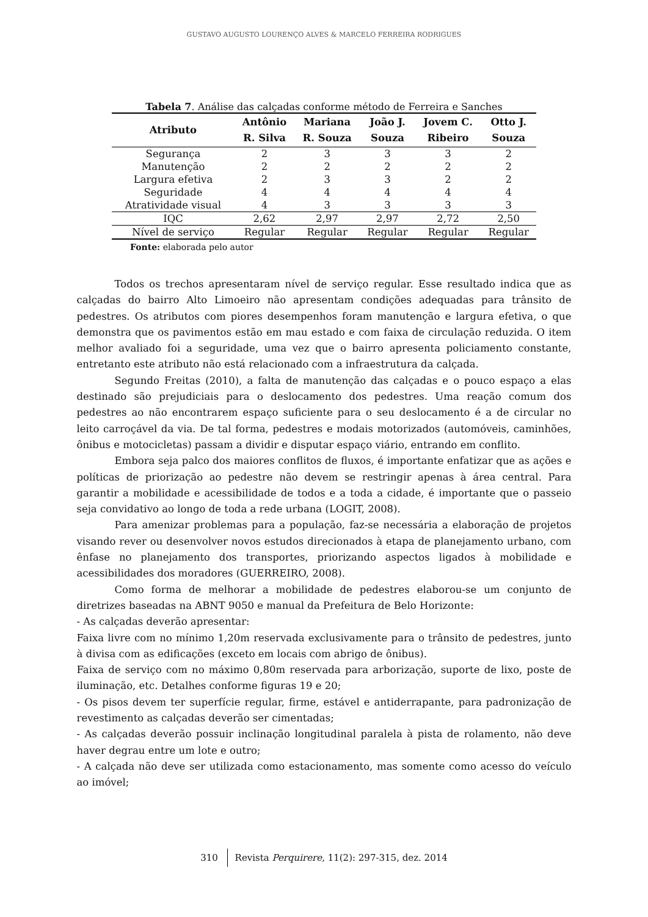GUSTAVO AUGUSTO LOURENÇO ALVES & MARCELO FERREIRA RODRIGUES
Tabela 7. Análise das calçadas conforme método de Ferreira e Sanches
| Atributo | Antônio R. Silva | Mariana R. Souza | João J. Souza | Jovem C. Ribeiro | Otto J. Souza |
| --- | --- | --- | --- | --- | --- |
| Segurança | 2 | 3 | 3 | 3 | 2 |
| Manutenção | 2 | 2 | 2 | 2 | 2 |
| Largura efetiva | 2 | 3 | 3 | 2 | 2 |
| Seguridade | 4 | 4 | 4 | 4 | 4 |
| Atratividade visual | 4 | 3 | 3 | 3 | 3 |
| IQC | 2,62 | 2,97 | 2,97 | 2,72 | 2,50 |
| Nível de serviço | Regular | Regular | Regular | Regular | Regular |
Fonte: elaborada pelo autor
Todos os trechos apresentaram nível de serviço regular. Esse resultado indica que as calçadas do bairro Alto Limoeiro não apresentam condições adequadas para trânsito de pedestres. Os atributos com piores desempenhos foram manutenção e largura efetiva, o que demonstra que os pavimentos estão em mau estado e com faixa de circulação reduzida. O item melhor avaliado foi a seguridade, uma vez que o bairro apresenta policiamento constante, entretanto este atributo não está relacionado com a infraestrutura da calçada.
Segundo Freitas (2010), a falta de manutenção das calçadas e o pouco espaço a elas destinado são prejudiciais para o deslocamento dos pedestres. Uma reação comum dos pedestres ao não encontrarem espaço suficiente para o seu deslocamento é a de circular no leito carroçável da via. De tal forma, pedestres e modais motorizados (automóveis, caminhões, ônibus e motocicletas) passam a dividir e disputar espaço viário, entrando em conflito.
Embora seja palco dos maiores conflitos de fluxos, é importante enfatizar que as ações e políticas de priorização ao pedestre não devem se restringir apenas à área central. Para garantir a mobilidade e acessibilidade de todos e a toda a cidade, é importante que o passeio seja convidativo ao longo de toda a rede urbana (LOGIT, 2008).
Para amenizar problemas para a população, faz-se necessária a elaboração de projetos visando rever ou desenvolver novos estudos direcionados à etapa de planejamento urbano, com ênfase no planejamento dos transportes, priorizando aspectos ligados à mobilidade e acessibilidades dos moradores (GUERREIRO, 2008).
Como forma de melhorar a mobilidade de pedestres elaborou-se um conjunto de diretrizes baseadas na ABNT 9050 e manual da Prefeitura de Belo Horizonte:
- As calçadas deverão apresentar:
Faixa livre com no mínimo 1,20m reservada exclusivamente para o trânsito de pedestres, junto à divisa com as edificações (exceto em locais com abrigo de ônibus).
Faixa de serviço com no máximo 0,80m reservada para arborização, suporte de lixo, poste de iluminação, etc. Detalhes conforme figuras 19 e 20;
- Os pisos devem ter superfície regular, firme, estável e antiderrapante, para padronização de revestimento as calçadas deverão ser cimentadas;
- As calçadas deverão possuir inclinação longitudinal paralela à pista de rolamento, não deve haver degrau entre um lote e outro;
- A calçada não deve ser utilizada como estacionamento, mas somente como acesso do veículo ao imóvel;
310 Revista Perquirere, 11(2): 297-315, dez. 2014